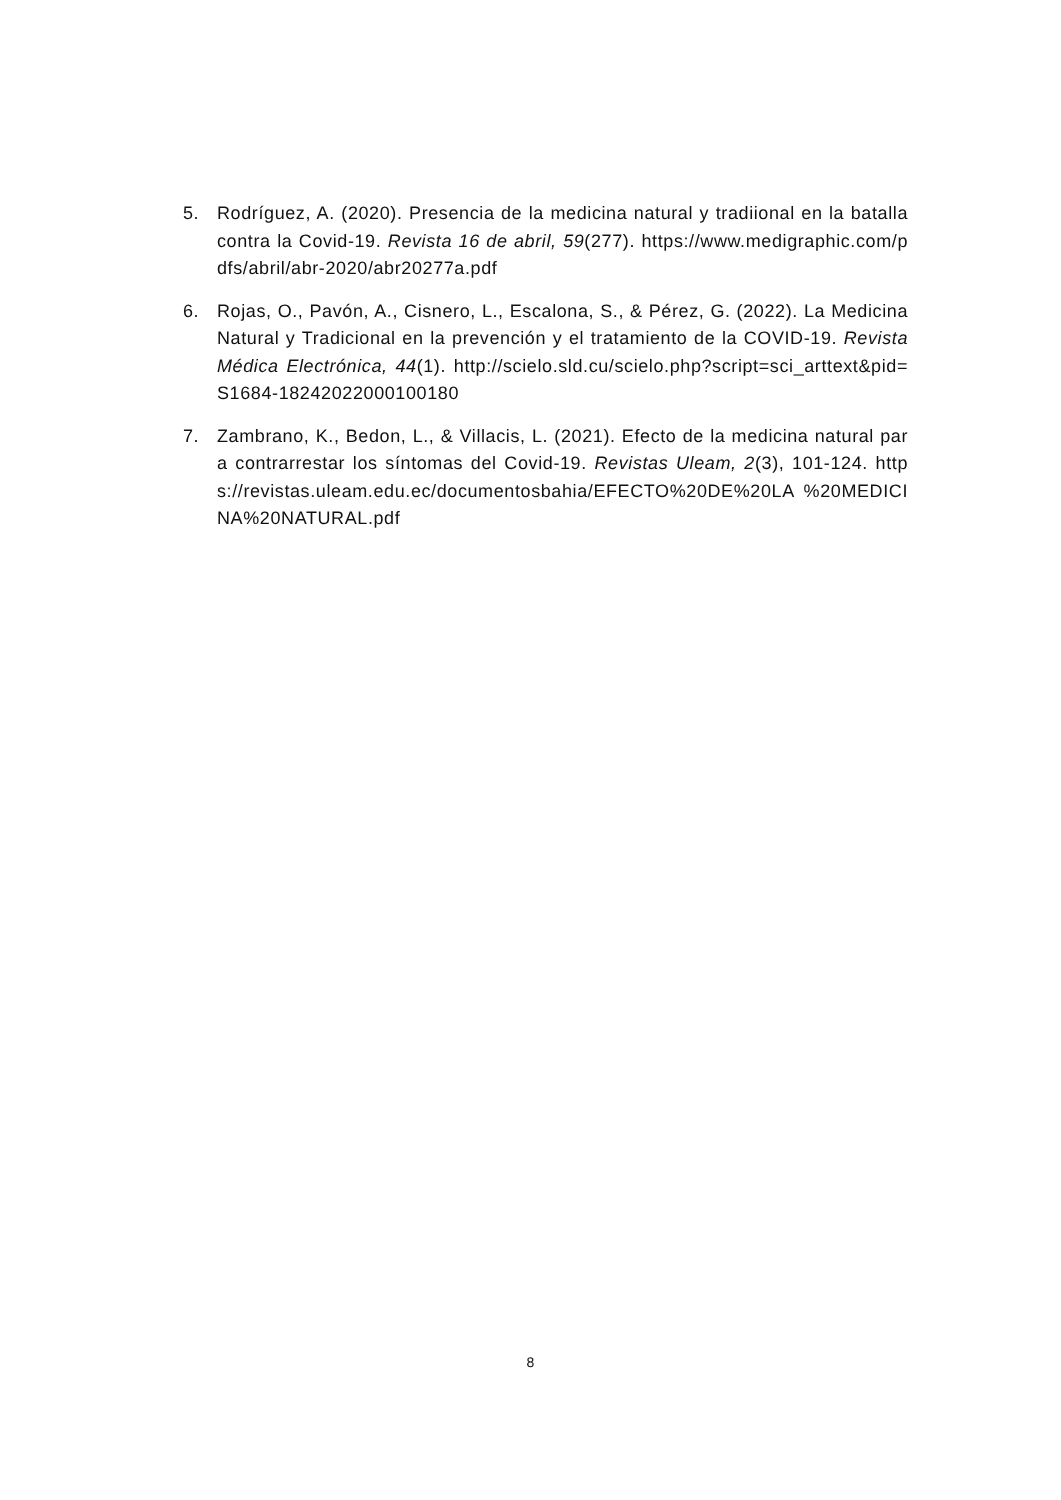5. Rodríguez, A. (2020). Presencia de la medicina natural y tradiional en la batalla contra la Covid-19. Revista 16 de abril, 59(277). https://www.medigraphic.com/pdfs/abril/abr-2020/abr20277a.pdf
6. Rojas, O., Pavón, A., Cisnero, L., Escalona, S., & Pérez, G. (2022). La Medicina Natural y Tradicional en la prevención y el tratamiento de la COVID-19. Revista Médica Electrónica, 44(1). http://scielo.sld.cu/scielo.php?script=sci_arttext&pid=S1684-18242022000100180
7. Zambrano, K., Bedon, L., & Villacis, L. (2021). Efecto de la medicina natural para contrarrestar los síntomas del Covid-19. Revistas Uleam, 2(3), 101-124. https://revistas.uleam.edu.ec/documentosbahia/EFECTO%20DE%20LA %20MEDICINA%20NATURAL.pdf
8